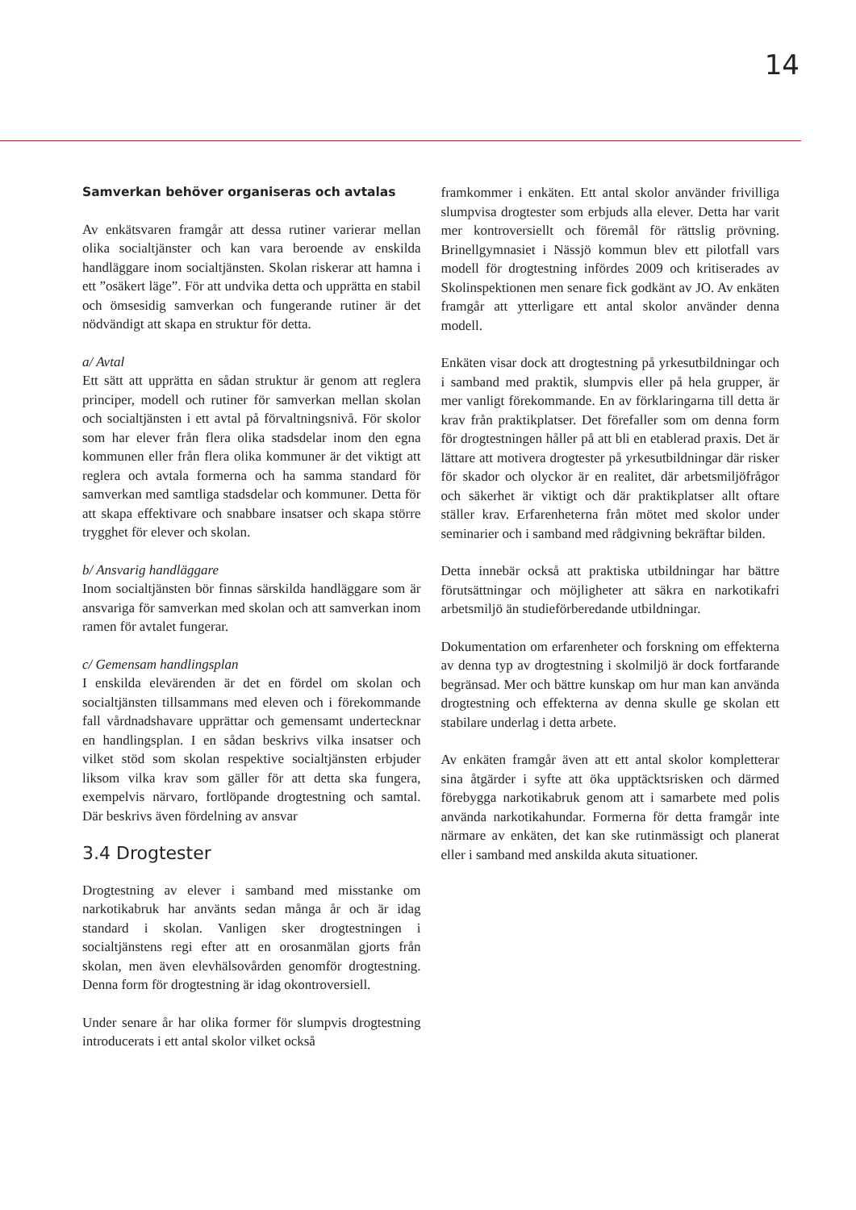14
Samverkan behöver organiseras och avtalas
Av enkätsvaren framgår att dessa rutiner varierar mellan olika socialtjänster och kan vara beroende av enskilda handläggare inom socialtjänsten. Skolan riskerar att hamna i ett ”osäkert läge”. För att undvika detta och upprätta en stabil och ömsesidig samverkan och fungerande rutiner är det nödvändigt att skapa en struktur för detta.
a/ Avtal
Ett sätt att upprätta en sådan struktur är genom att reglera principer, modell och rutiner för samverkan mellan skolan och socialtjänsten i ett avtal på förvaltningsnivå. För skolor som har elever från flera olika stadsdelar inom den egna kommunen eller från flera olika kommuner är det viktigt att reglera och avtala formerna och ha samma standard för samverkan med samtliga stadsdelar och kommuner. Detta för att skapa effektivare och snabbare insatser och skapa större trygghet för elever och skolan.
b/ Ansvarig handläggare
Inom socialtjänsten bör finnas särskilda handläggare som är ansvariga för samverkan med skolan och att samverkan inom ramen för avtalet fungerar.
c/ Gemensam handlingsplan
I enskilda elevärenden är det en fördel om skolan och socialtjänsten tillsammans med eleven och i förekommande fall vårdnadshavare upprättar och gemensamt undertecknar en handlingsplan. I en sådan beskrivs vilka insatser och vilket stöd som skolan respektive socialtjänsten erbjuder liksom vilka krav som gäller för att detta ska fungera, exempelvis närvaro, fortlöpande drogtestning och samtal. Där beskrivs även fördelning av ansvar
3.4 Drogtester
Drogtestning av elever i samband med misstanke om narkotikabruk har använts sedan många år och är idag standard i skolan. Vanligen sker drogtestningen i socialtjänstens regi efter att en orosanmälan gjorts från skolan, men även elevhälsovården genomför drogtestning. Denna form för drogtestning är idag okontroversiell.
Under senare år har olika former för slumpvis drogtestning introducerats i ett antal skolor vilket också
framkommer i enkäten. Ett antal skolor använder frivilliga slumpvisa drogtester som erbjuds alla elever. Detta har varit mer kontroversiellt och föremål för rättslig prövning. Brinellgymnasiet i Nässjö kommun blev ett pilotfall vars modell för drogtestning infördes 2009 och kritiserades av Skolinspektionen men senare fick godkänt av JO. Av enkäten framgår att ytterligare ett antal skolor använder denna modell.
Enkäten visar dock att drogtestning på yrkesutbildningar och i samband med praktik, slumpvis eller på hela grupper, är mer vanligt förekommande. En av förklaringarna till detta är krav från praktikplatser. Det förefaller som om denna form för drogtestningen håller på att bli en etablerad praxis. Det är lättare att motivera drogtester på yrkesutbildningar där risker för skador och olyckor är en realitet, där arbetsmiljöfrågor och säkerhet är viktigt och där praktikplatser allt oftare ställer krav. Erfarenheterna från mötet med skolor under seminarier och i samband med rådgivning bekräftar bilden.
Detta innebär också att praktiska utbildningar har bättre förutsättningar och möjligheter att säkra en narkotikafri arbetsmiljö än studieförberedande utbildningar.
Dokumentation om erfarenheter och forskning om effekterna av denna typ av drogtestning i skolmiljö är dock fortfarande begränsad. Mer och bättre kunskap om hur man kan använda drogtestning och effekterna av denna skulle ge skolan ett stabilare underlag i detta arbete.
Av enkäten framgår även att ett antal skolor kompletterar sina åtgärder i syfte att öka upptäcktsrisken och därmed förebygga narkotikabruk genom att i samarbete med polis använda narkotikahundar. Formerna för detta framgår inte närmare av enkäten, det kan ske rutinmässigt och planerat eller i samband med anskilda akuta situationer.